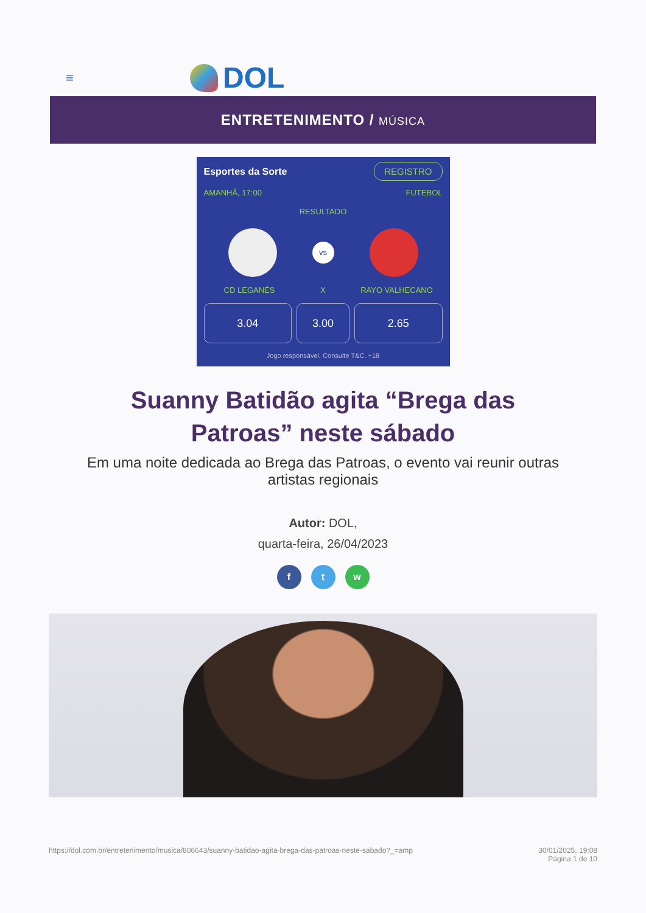≡
DOL
ENTRETENIMENTO / MÚSICA
Esportes da Sorte REGISTRO
AMANHÃ, 17:00 FUTEBOL
RESULTADO
vs
CD LEGANÉS X RAYO VALHECANO
3.04 3.00 2.65
Jogo responsável. Consulte T&C. +18
Suanny Batidão agita “Brega das Patroas” neste sábado
Em uma noite dedicada ao Brega das Patroas, o evento vai reunir outras artistas regionais
Autor: DOL,
quarta-feira, 26/04/2023
f t w
https://dol.com.br/entretenimento/musica/806643/suanny-batidao-agita-brega-das-patroas-neste-sabado?_=amp 30/01/2025, 19:08
Página 1 de 10